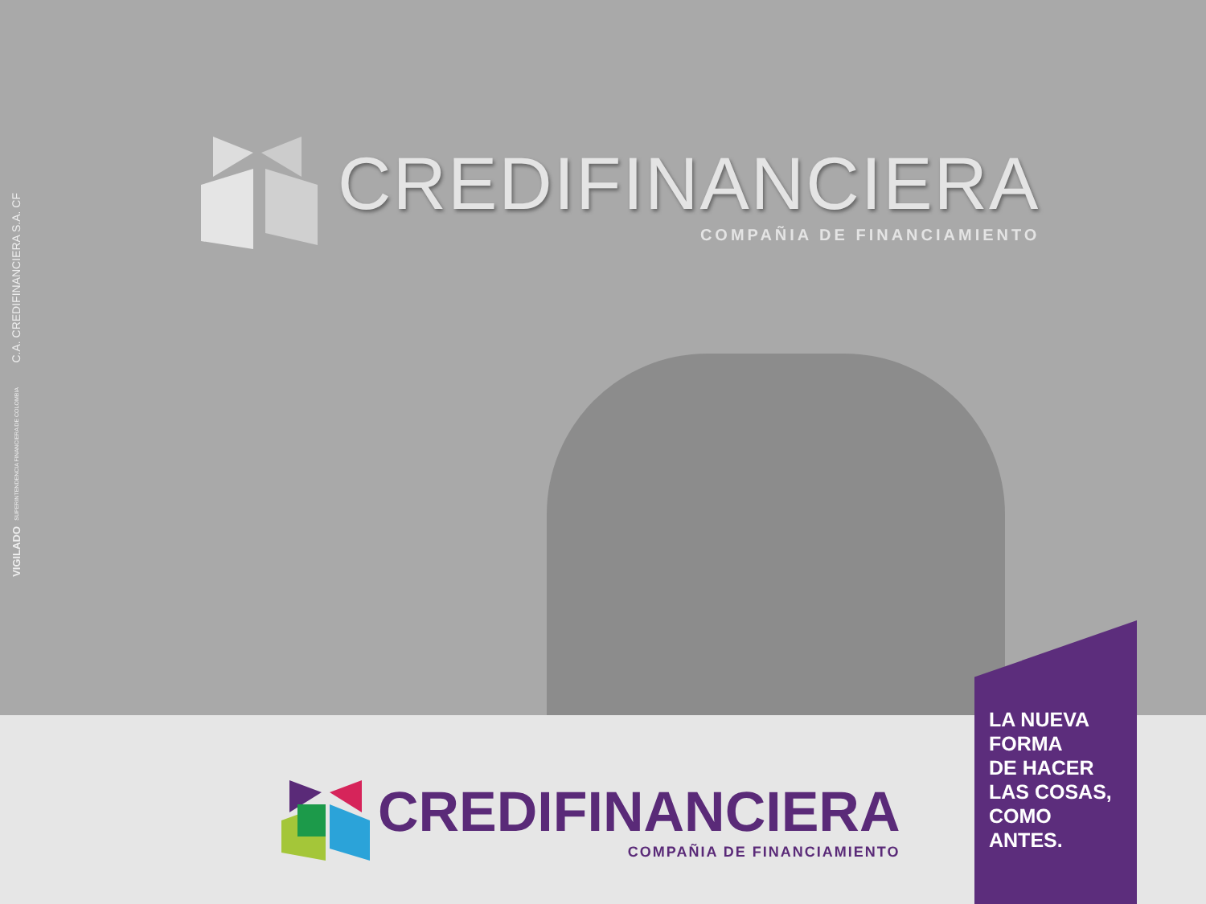C.A. CREDIFINANCIERA S.A. CF
SUPERINTENDENCIA FINANCIERA DE COLOMBIA
VIGILADO
CREDIFINANCIERA
COMPAÑIA DE FINANCIAMIENTO
CREDIFINANCIERA
COMPAÑIA DE FINANCIAMIENTO
LA NUEVA
FORMA
DE HACER
LAS COSAS,
COMO
ANTES.